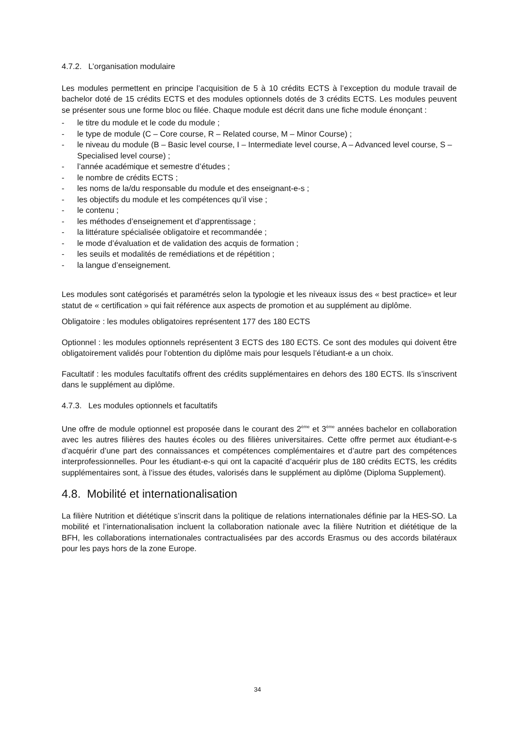4.7.2. L’organisation modulaire
Les modules permettent en principe l’acquisition de 5 à 10 crédits ECTS à l’exception du module travail de bachelor doté de 15 crédits ECTS et des modules optionnels dotés de 3 crédits ECTS. Les modules peuvent se présenter sous une forme bloc ou filée. Chaque module est décrit dans une fiche module énonçant :
- le titre du module et le code du module ;
- le type de module (C – Core course, R – Related course, M – Minor Course) ;
- le niveau du module (B – Basic level course, I – Intermediate level course, A – Advanced level course, S – Specialised level course) ;
- l’année académique et semestre d’études ;
- le nombre de crédits ECTS ;
- les noms de la/du responsable du module et des enseignant-e-s ;
- les objectifs du module et les compétences qu’il vise ;
- le contenu ;
- les méthodes d’enseignement et d’apprentissage ;
- la littérature spécialisée obligatoire et recommandée ;
- le mode d’évaluation et de validation des acquis de formation ;
- les seuils et modalités de remédiations et de répétition ;
- la langue d’enseignement.
Les modules sont catégorisés et paramétrés selon la typologie et les niveaux issus des « best practice» et leur statut de « certification » qui fait référence aux aspects de promotion et au supplément au diplôme.
Obligatoire : les modules obligatoires représentent 177 des 180 ECTS
Optionnel : les modules optionnels représentent 3 ECTS des 180 ECTS. Ce sont des modules qui doivent être obligatoirement validés pour l’obtention du diplôme mais pour lesquels l’étudiant-e a un choix.
Facultatif : les modules facultatifs offrent des crédits supplémentaires en dehors des 180 ECTS. Ils s’inscrivent dans le supplément au diplôme.
4.7.3. Les modules optionnels et facultatifs
Une offre de module optionnel est proposée dans le courant des 2<sup>ème</sup> et 3<sup>ème</sup> années bachelor en collaboration avec les autres filières des hautes écoles ou des filières universitaires. Cette offre permet aux étudiant-e-s d’acquérir d’une part des connaissances et compétences complémentaires et d’autre part des compétences interprofessionnelles. Pour les étudiant-e-s qui ont la capacité d’acquérir plus de 180 crédits ECTS, les crédits supplémentaires sont, à l’issue des études, valorisés dans le supplément au diplôme (Diploma Supplement).
4.8. Mobilité et internationalisation
La filière Nutrition et diététique s’inscrit dans la politique de relations internationales définie par la HES-SO. La mobilité et l’internationalisation incluent la collaboration nationale avec la filière Nutrition et diététique de la BFH, les collaborations internationales contractualisées par des accords Erasmus ou des accords bilatéraux pour les pays hors de la zone Europe.
34